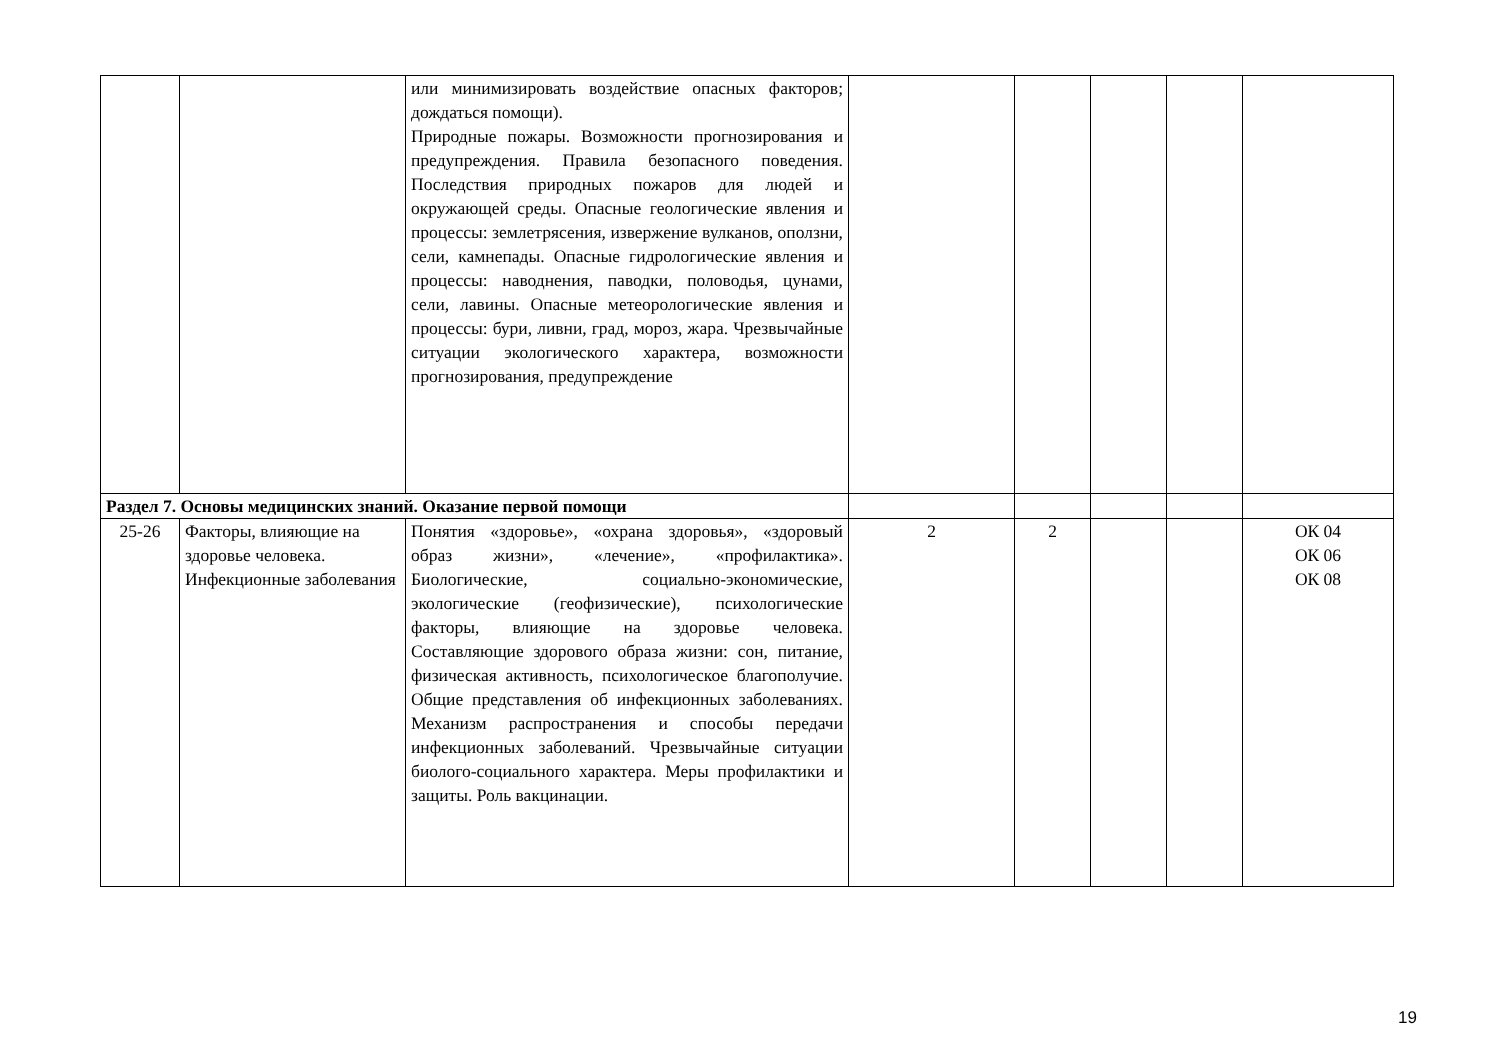| | | или минимизировать воздействие опасных факторов; дождаться помощи). Природные пожары. Возможности прогнозирования и предупреждения. Правила безопасного поведения. Последствия природных пожаров для людей и окружающей среды. Опасные геологические явления и процессы: землетрясения, извержение вулканов, оползни, сели, камнепады. Опасные гидрологические явления и процессы: наводнения, паводки, половодья, цунами, сели, лавины. Опасные метеорологические явления и процессы: бури, ливни, град, мороз, жара. Чрезвычайные ситуации экологического характера, возможности прогнозирования, предупреждение | | | | | |
| Раздел 7. Основы медицинских знаний. Оказание первой помощи | | | | | | | |
| 25-26 | Факторы, влияющие на здоровье человека. Инфекционные заболевания | Понятия «здоровье», «охрана здоровья», «здоровый образ жизни», «лечение», «профилактика». Биологические, социально-экономические, экологические (геофизические), психологические факторы, влияющие на здоровье человека. Составляющие здорового образа жизни: сон, питание, физическая активность, психологическое благополучие. Общие представления об инфекционных заболеваниях. Механизм распространения и способы передачи инфекционных заболеваний. Чрезвычайные ситуации биолого-социального характера. Меры профилактики и защиты. Роль вакцинации. | 2 | 2 | | | ОК 04 ОК 06 ОК 08 |
19